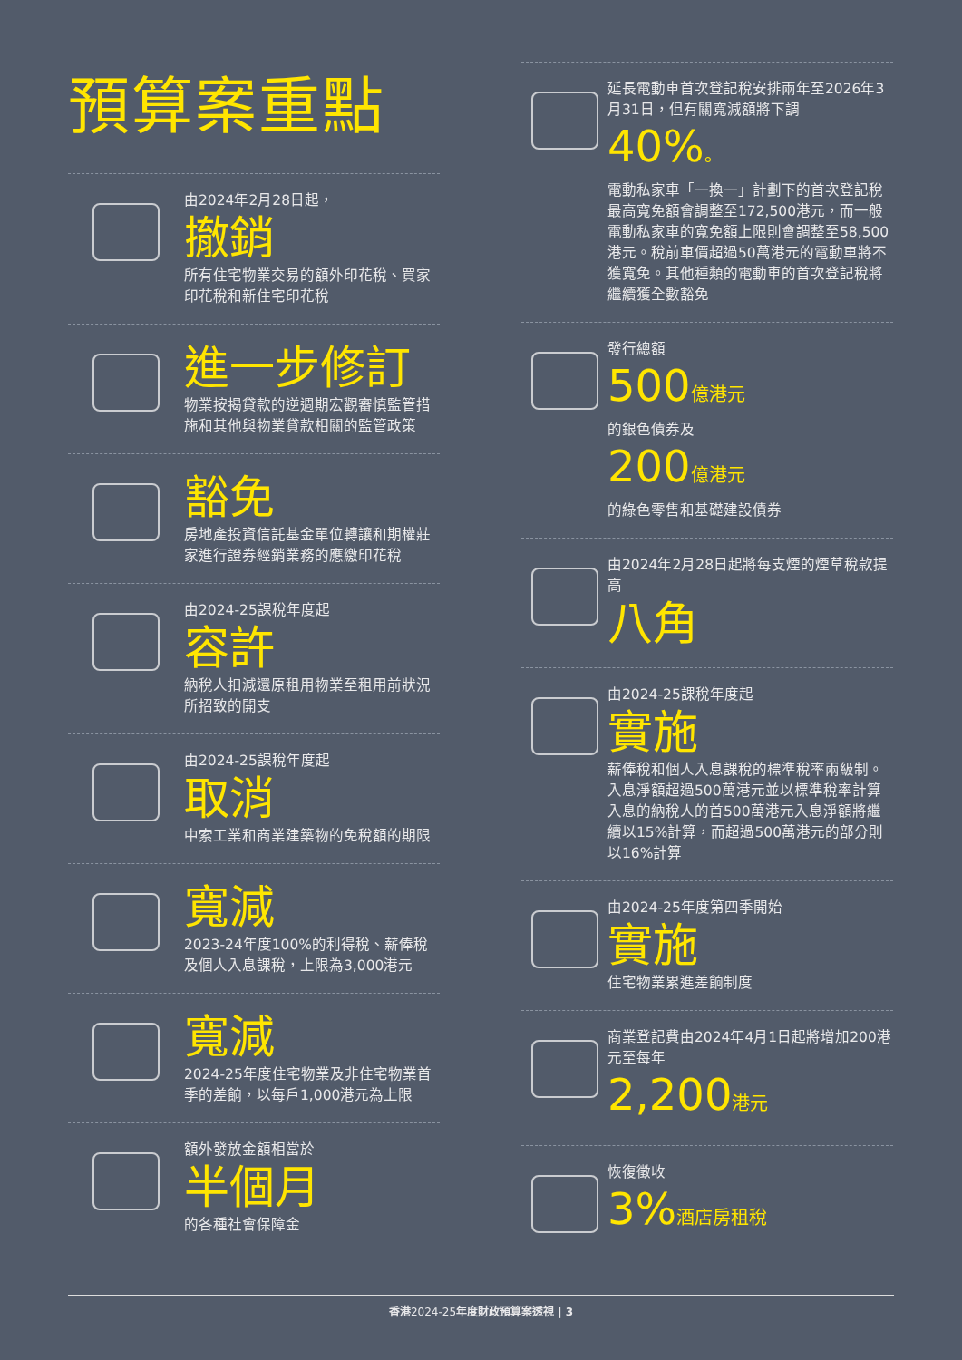預算案重點
由2024年2月28日起，
撤銷
所有住宅物業交易的額外印花稅、買家印花稅和新住宅印花稅
進一步修訂
物業按揭貸款的逆週期宏觀審慎監管措施和其他與物業貸款相關的監管政策
豁免
房地產投資信託基金單位轉讓和期權莊家進行證券經銷業務的應繳印花稅
由2024-25課稅年度起
容許
納稅人扣減還原租用物業至租用前狀況所招致的開支
由2024-25課稅年度起
取消
中索工業和商業建築物的免稅額的期限
寬減
2023-24年度100%的利得稅、薪俸稅及個人入息課稅，上限為3,000港元
寬減
2024-25年度住宅物業及非住宅物業首季的差餉，以每戶1,000港元為上限
額外發放金額相當於
半個月
的各種社會保障金
延長電動車首次登記稅安排兩年至2026年3月31日，但有關寬減額將下調
40%。
電動私家車「一換一」計劃下的首次登記稅最高寬免額會調整至172,500港元，而一般電動私家車的寬免額上限則會調整至58,500港元。稅前車價超過50萬港元的電動車將不獲寬免。其他種類的電動車的首次登記稅將繼續獲全數豁免
發行總額
500億港元
的銀色債券及
200億港元
的綠色零售和基礎建設債券
由2024年2月28日起將每支煙的煙草稅款提高
八角
由2024-25課稅年度起
實施
薪俸稅和個人入息課稅的標準稅率兩級制。入息淨額超過500萬港元並以標準稅率計算入息的納稅人的首500萬港元入息淨額將繼續以15%計算，而超過500萬港元的部分則以16%計算
由2024-25年度第四季開始
實施
住宅物業累進差餉制度
商業登記費由2024年4月1日起將增加200港元至每年
2,200港元
恢復徵收
3%酒店房租稅
香港2024-25年度財政預算案透視 | 3